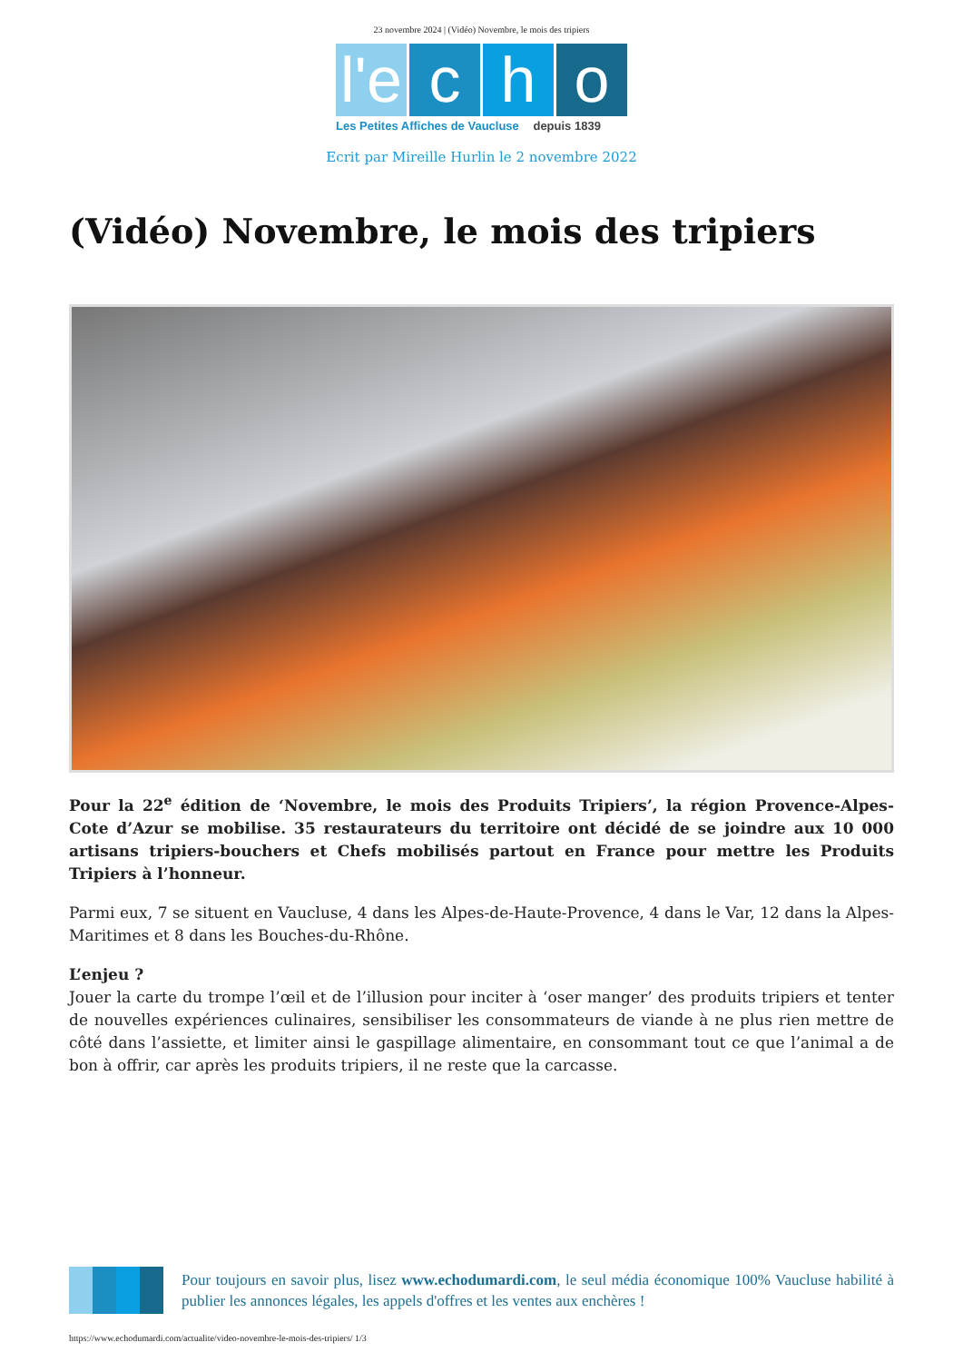23 novembre 2024 | (Vidéo) Novembre, le mois des tripiers
l'e
c
h
o
Les Petites Affiches de Vaucluse depuis 1839
Ecrit par Mireille Hurlin le 2 novembre 2022
(Vidéo) Novembre, le mois des tripiers
Pour la 22<sup>e</sup> édition de ‘Novembre, le mois des Produits Tripiers’, la région Provence-Alpes-Cote d’Azur se mobilise. 35 restaurateurs du territoire ont décidé de se joindre aux 10 000 artisans tripiers-bouchers et Chefs mobilisés partout en France pour mettre les Produits Tripiers à l’honneur.
Parmi eux, 7 se situent en Vaucluse, 4 dans les Alpes-de-Haute-Provence, 4 dans le Var, 12 dans la Alpes-Maritimes et 8 dans les Bouches-du-Rhône.
L’enjeu ?
Jouer la carte du trompe l’œil et de l’illusion pour inciter à ‘oser manger’ des produits tripiers et tenter de nouvelles expériences culinaires, sensibiliser les consommateurs de viande à ne plus rien mettre de côté dans l’assiette, et limiter ainsi le gaspillage alimentaire, en consommant tout ce que l’animal a de bon à offrir, car après les produits tripiers, il ne reste que la carcasse.
Pour toujours en savoir plus, lisez www.echodumardi.com, le seul média économique 100% Vaucluse habilité à publier les annonces légales, les appels d'offres et les ventes aux enchères !
https://www.echodumardi.com/actualite/video-novembre-le-mois-des-tripiers/ 1/3